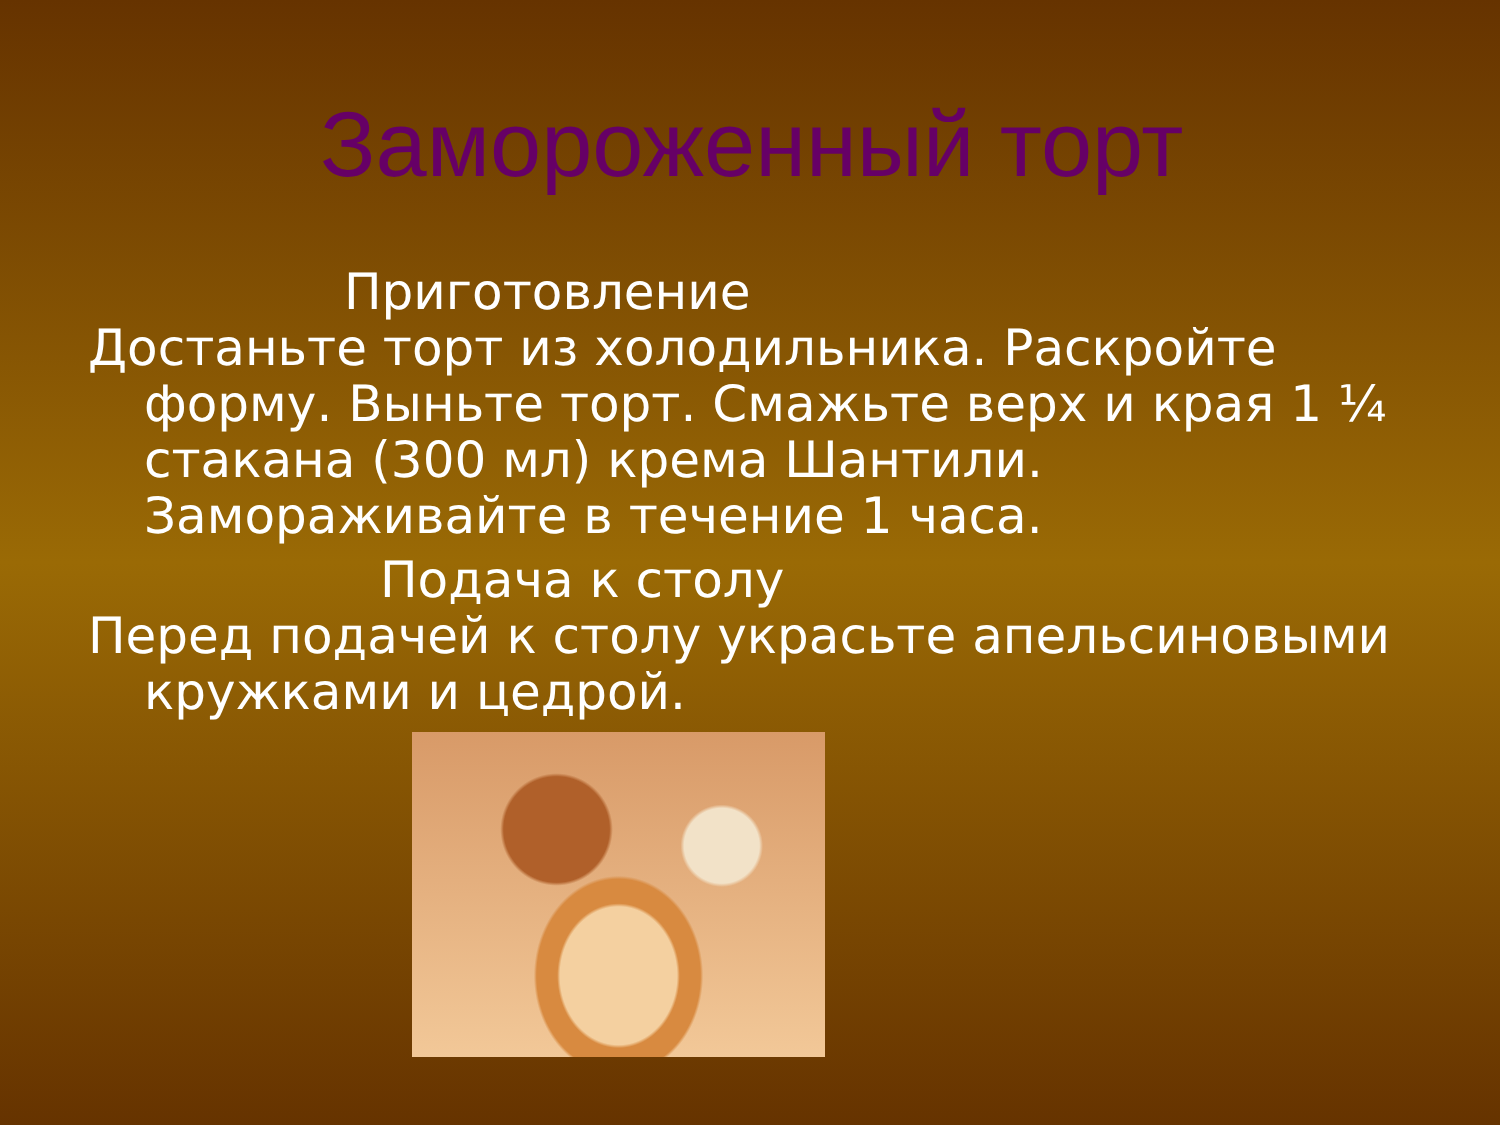Замороженный торт
Приготовление
Достаньте торт из холодильника. Раскройте форму. Выньте торт. Смажьте верх и края 1 ¼ стакана (300 мл) крема Шантили. Замораживайте в течение 1 часа.
Подача к столу
Перед подачей к столу украсьте апельсиновыми кружками и цедрой.